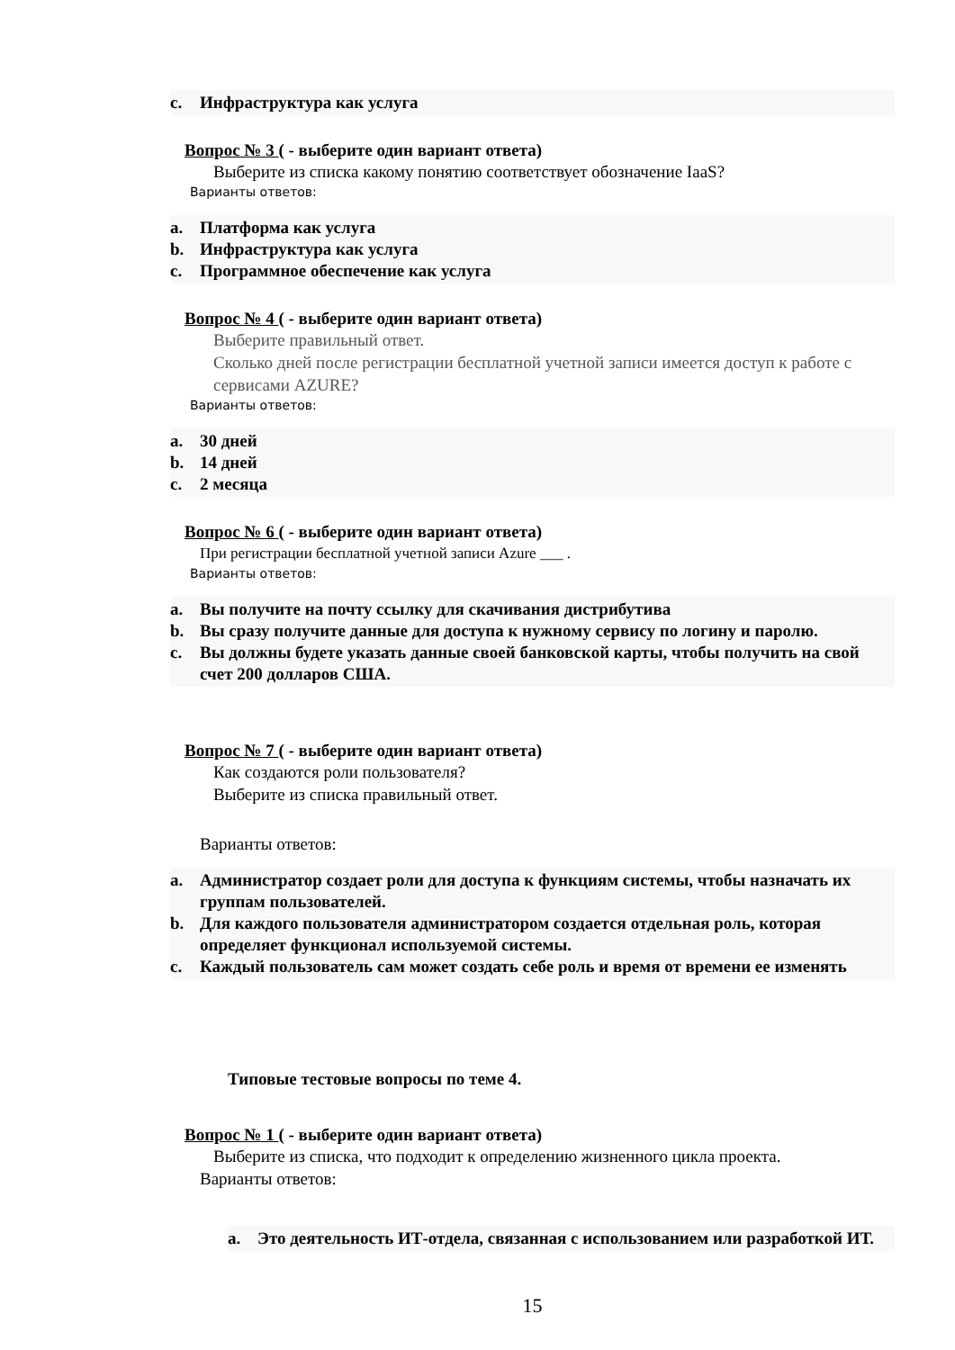c. Инфраструктура как услуга
Вопрос № 3 ( - выберите один вариант ответа)
Выберите из списка какому понятию соответствует обозначение IaaS?
Варианты ответов:
a. Платформа как услуга
b. Инфраструктура как услуга
c. Программное обеспечение как услуга
Вопрос № 4 ( - выберите один вариант ответа)
Выберите правильный ответ.
Сколько дней после регистрации бесплатной учетной записи имеется доступ к работе с сервисами AZURE?
Варианты ответов:
a. 30 дней
b. 14 дней
c. 2 месяца
Вопрос № 6 ( - выберите один вариант ответа)
При регистрации бесплатной учетной записи Azure ___ .
Варианты ответов:
a. Вы получите на почту ссылку для скачивания дистрибутива
b. Вы сразу получите данные для доступа к нужному сервису по логину и паролю.
c. Вы должны будете указать данные своей банковской карты, чтобы получить на свой счет 200 долларов США.
Вопрос № 7 ( - выберите один вариант ответа)
Как создаются роли пользователя?
Выберите из списка правильный ответ.
Варианты ответов:
a. Администратор создает роли для доступа к функциям системы, чтобы назначать их группам пользователей.
b. Для каждого пользователя администратором создается отдельная роль, которая определяет функционал используемой системы.
c. Каждый пользователь сам может создать себе роль и время от времени ее изменять
Типовые тестовые вопросы по теме 4.
Вопрос № 1 ( - выберите один вариант ответа)
Выберите из списка, что подходит к определению жизненного цикла проекта.
Варианты ответов:
a. Это деятельность ИТ-отдела, связанная с использованием или разработкой ИТ.
15